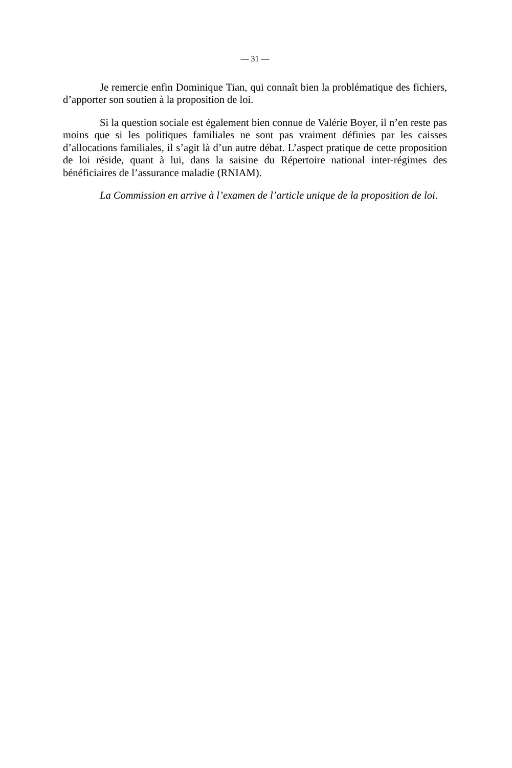— 31 —
Je remercie enfin Dominique Tian, qui connaît bien la problématique des fichiers, d’apporter son soutien à la proposition de loi.
Si la question sociale est également bien connue de Valérie Boyer, il n’en reste pas moins que si les politiques familiales ne sont pas vraiment définies par les caisses d’allocations familiales, il s’agit là d’un autre débat. L’aspect pratique de cette proposition de loi réside, quant à lui, dans la saisine du Répertoire national inter-régimes des bénéficiaires de l’assurance maladie (RNIAM).
La Commission en arrive à l’examen de l’article unique de la proposition de loi.